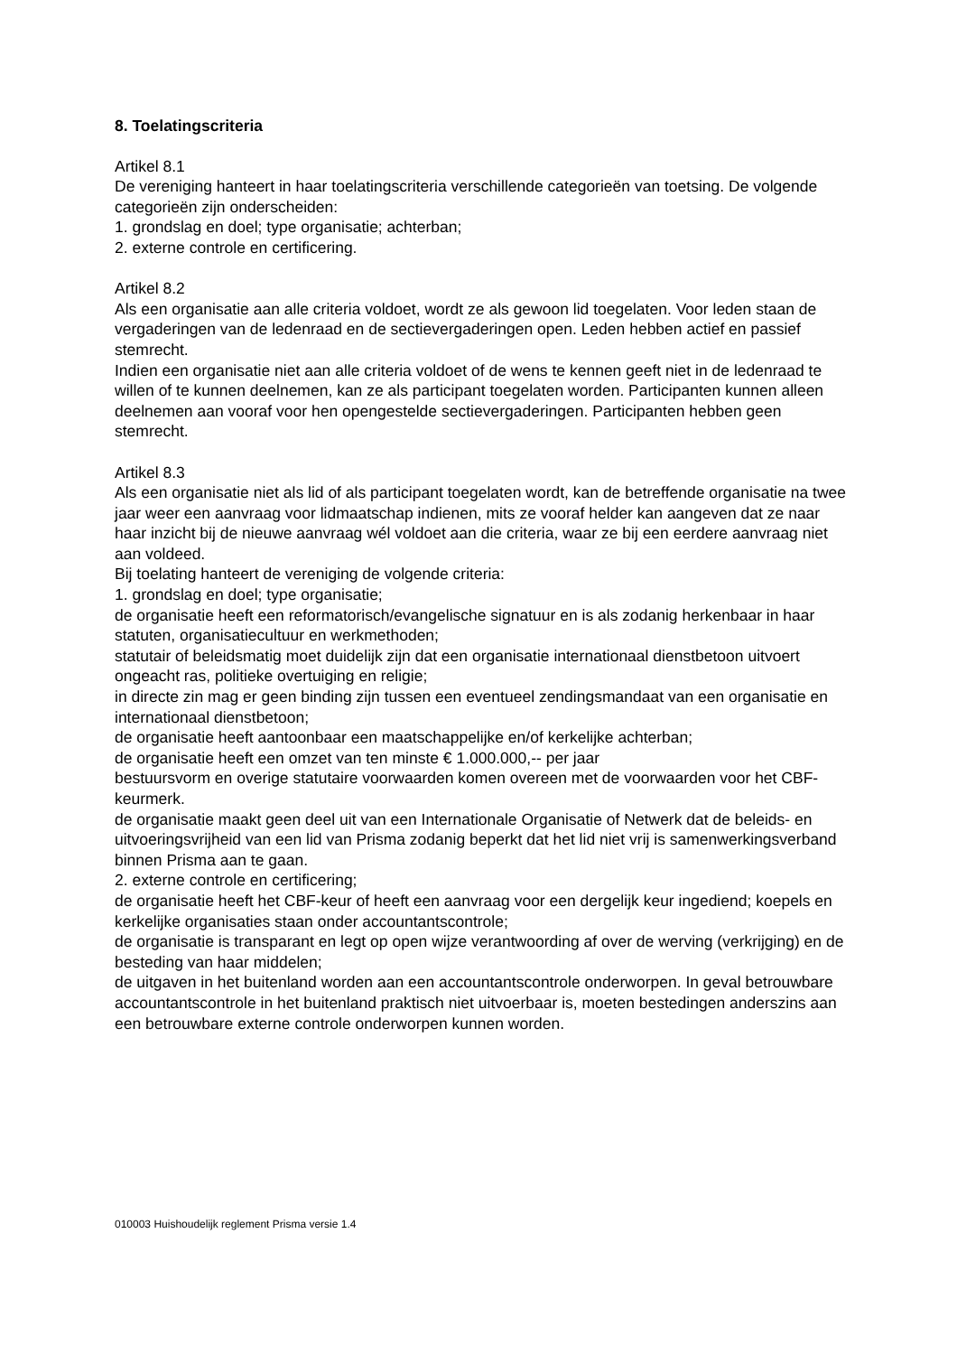8. Toelatingscriteria
Artikel 8.1
De vereniging hanteert in haar toelatingscriteria verschillende categorieën van toetsing. De volgende categorieën zijn onderscheiden:
1. grondslag en doel; type organisatie; achterban;
2. externe controle en certificering.
Artikel 8.2
Als een organisatie aan alle criteria voldoet, wordt ze als gewoon lid toegelaten. Voor leden staan de vergaderingen van de ledenraad en de sectievergaderingen open. Leden hebben actief en passief stemrecht.
Indien een organisatie niet aan alle criteria voldoet of de wens te kennen geeft niet in de ledenraad te willen of te kunnen deelnemen, kan ze als participant toegelaten worden. Participanten kunnen alleen deelnemen aan vooraf voor hen opengestelde sectievergaderingen. Participanten hebben geen stemrecht.
Artikel 8.3
Als een organisatie niet als lid of als participant toegelaten wordt, kan de betreffende organisatie na twee jaar weer een aanvraag voor lidmaatschap indienen, mits ze vooraf helder kan aangeven dat ze naar haar inzicht bij de nieuwe aanvraag wél voldoet aan die criteria, waar ze bij een eerdere aanvraag niet aan voldeed.
Bij toelating hanteert de vereniging de volgende criteria:
1. grondslag en doel; type organisatie;
de organisatie heeft een reformatorisch/evangelische signatuur en is als zodanig herkenbaar in haar statuten, organisatiecultuur en werkmethoden;
statutair of beleidsmatig moet duidelijk zijn dat een organisatie internationaal dienstbetoon uitvoert ongeacht ras, politieke overtuiging en religie;
in directe zin mag er geen binding zijn tussen een eventueel zendingsmandaat van een organisatie en internationaal dienstbetoon;
de organisatie heeft aantoonbaar een maatschappelijke en/of kerkelijke achterban;
de organisatie heeft een omzet van ten minste € 1.000.000,-- per jaar
bestuursvorm en overige statutaire voorwaarden komen overeen met de voorwaarden voor het CBF-keurmerk.
de organisatie maakt geen deel uit van een Internationale Organisatie of Netwerk dat de beleids- en uitvoeringsvrijheid van een lid van Prisma zodanig beperkt dat het lid niet vrij is samenwerkingsverband binnen Prisma aan te gaan.
2. externe controle en certificering;
de organisatie heeft het CBF-keur of heeft een aanvraag voor een dergelijk keur ingediend; koepels en kerkelijke organisaties staan onder accountantscontrole;
de organisatie is transparant en legt op open wijze verantwoording af over de werving (verkrijging) en de besteding van haar middelen;
de uitgaven in het buitenland worden aan een accountantscontrole onderworpen. In geval betrouwbare accountantscontrole in het buitenland praktisch niet uitvoerbaar is, moeten bestedingen anderszins aan een betrouwbare externe controle onderworpen kunnen worden.
010003 Huishoudelijk reglement Prisma versie 1.4